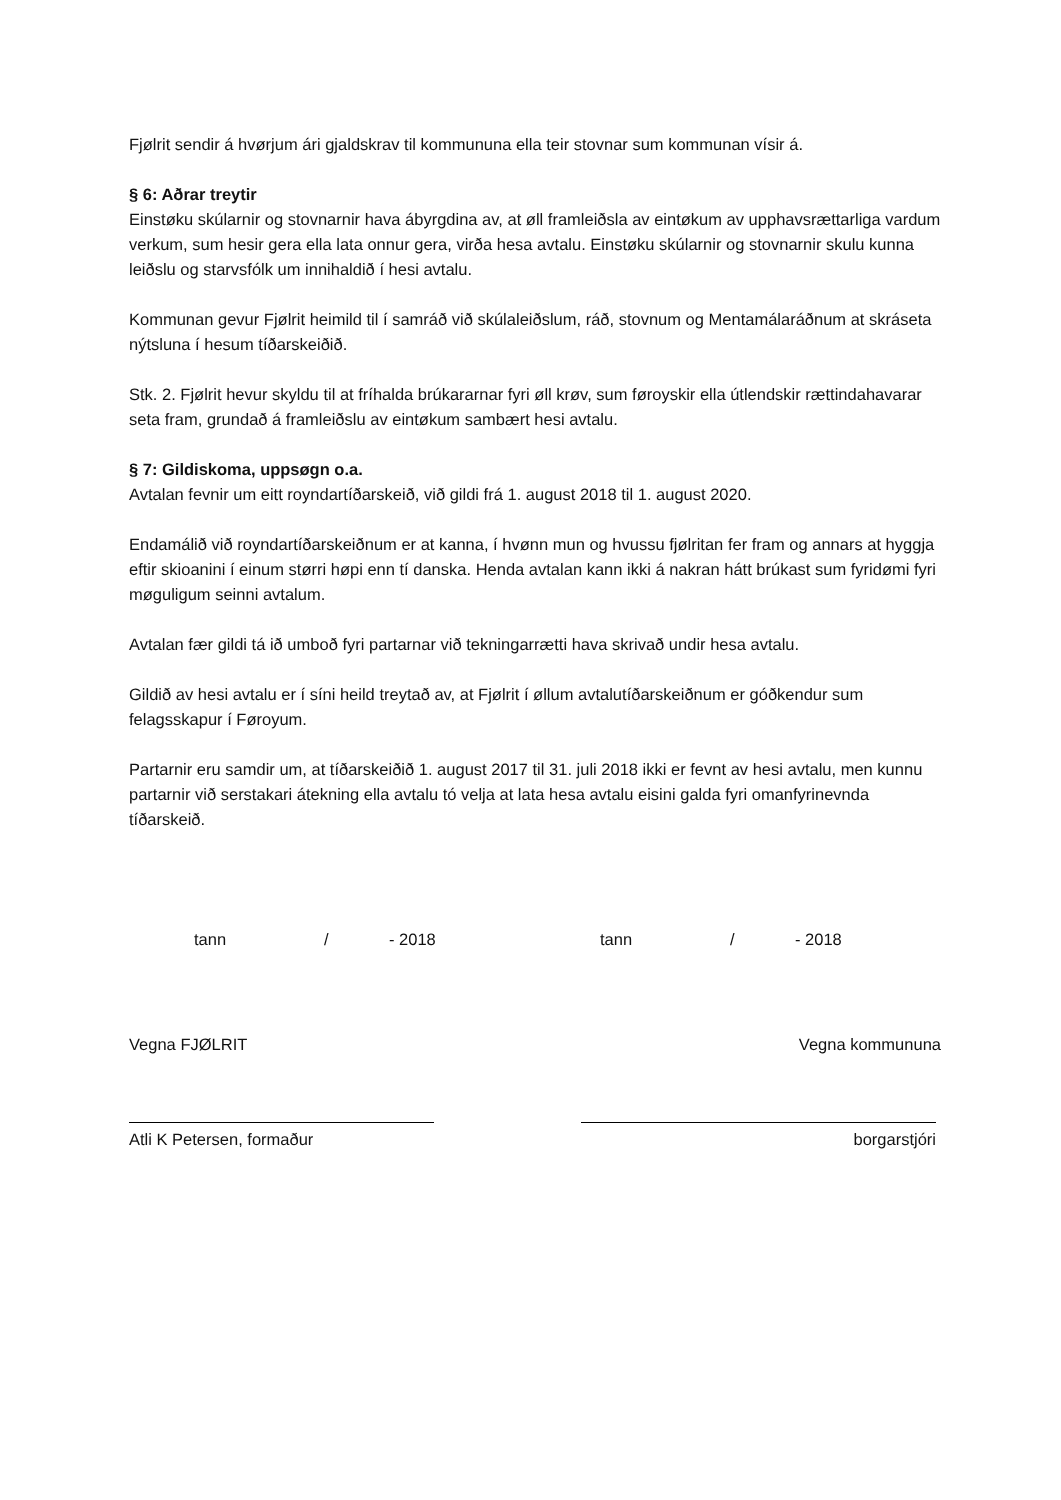Fjølrit sendir á hvørjum ári gjaldskrav til kommununa ella teir stovnar sum kommunan vísir á.
§ 6: Aðrar treytir
Einstøku skúlarnir og stovnarnir hava ábyrgdina av, at øll framleiðsla av eintøkum av upphavsrættarliga vardum verkum, sum hesir gera ella lata onnur gera, virða hesa avtalu. Einstøku skúlarnir og stovnarnir skulu kunna leiðslu og starvsfólk um innihaldið í hesi avtalu.
Kommunan gevur Fjølrit heimild til í samráð við skúlaleiðslum, ráð, stovnum og Mentamálaráðnum at skráseta nýtsluna í hesum tíðarskeiðið.
Stk. 2. Fjølrit hevur skyldu til at fríhalda brúkararnar fyri øll krøv, sum føroyskir ella útlendskir rættindahavarar seta fram, grundað á framleiðslu av eintøkum sambært hesi avtalu.
§ 7: Gildiskoma, uppsøgn o.a.
Avtalan fevnir um eitt royndartíðarskeið, við gildi frá 1. august 2018 til 1. august 2020.
Endamálið við royndartíðarskeiðnum er at kanna, í hvønn mun og hvussu fjølritan fer fram og annars at hyggja eftir skioanini í einum størri høpi enn tí danska. Henda avtalan kann ikki á nakran hátt brúkast sum fyridømi fyri møguligum seinni avtalum.
Avtalan fær gildi tá ið umboð fyri partarnar við tekningarrætti hava skrivað undir hesa avtalu.
Gildið av hesi avtalu er í síni heild treytað av, at Fjølrit í øllum avtalutíðarskeiðnum er góðkendur sum felagsskapur í Føroyum.
Partarnir eru samdir um, at tíðarskeiðið 1. august 2017 til 31. juli 2018 ikki er fevnt av hesi avtalu, men kunnu partarnir við serstakari átekning ella avtalu tó velja at lata hesa avtalu eisini galda fyri omanfyrinevnda tíðarskeið.
tann / - 2018 tann / - 2018
Vegna FJØLRIT Vegna kommununa
Atli K Petersen, formaður borgarstjóri